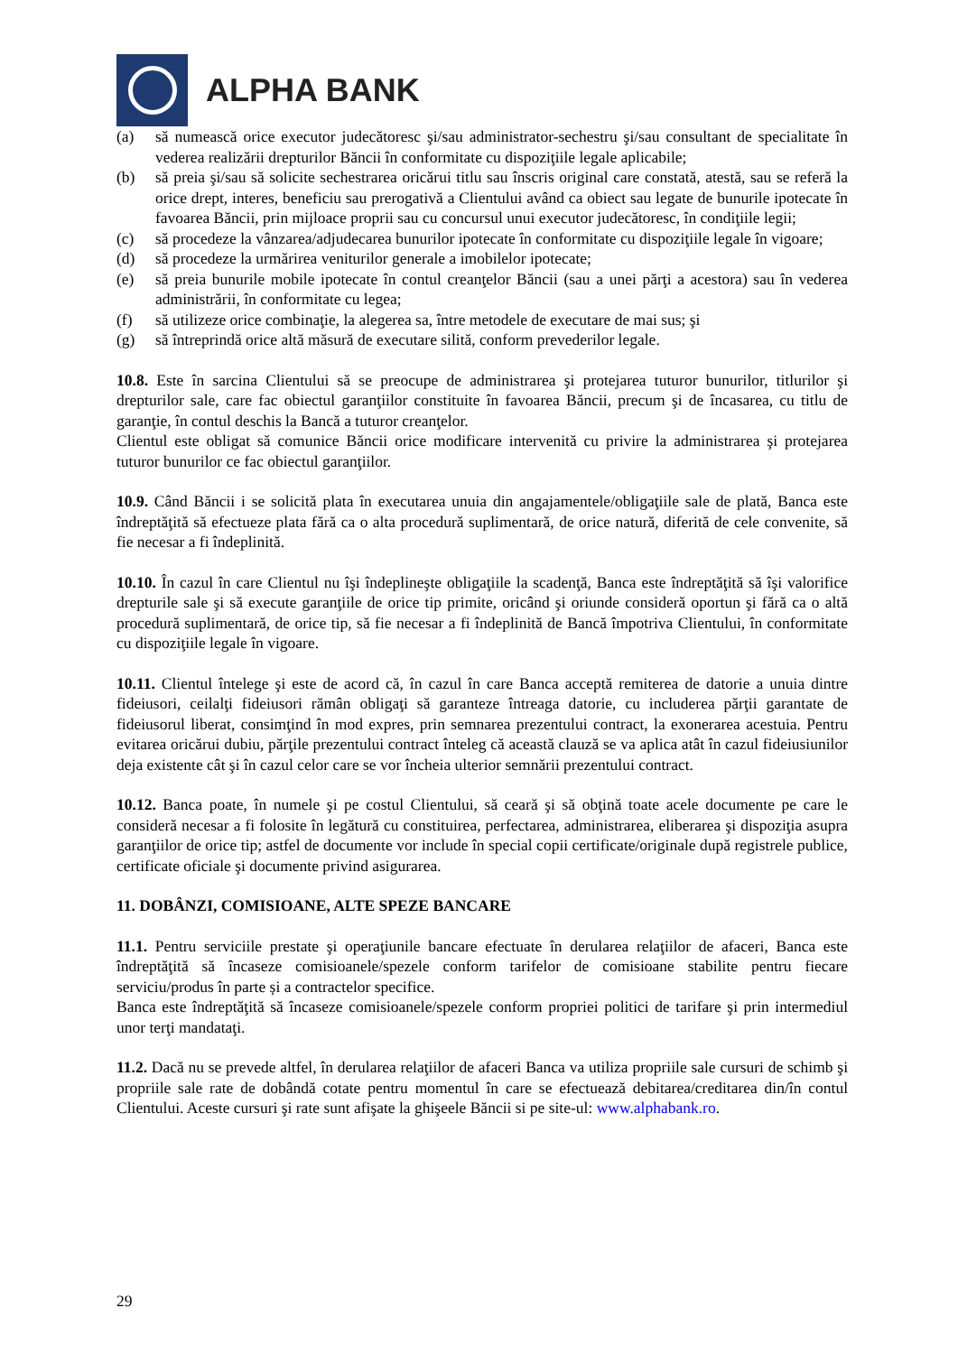ALPHA BANK
(a) să numească orice executor judecătoresc şi/sau administrator-sechestru şi/sau consultant de specialitate în vederea realizării drepturilor Băncii în conformitate cu dispoziţiile legale aplicabile;
(b) să preia şi/sau să solicite sechestrarea oricărui titlu sau înscris original care constată, atestă, sau se referă la orice drept, interes, beneficiu sau prerogativă a Clientului având ca obiect sau legate de bunurile ipotecate în favoarea Băncii, prin mijloace proprii sau cu concursul unui executor judecătoresc, în condiţiile legii;
(c) să procedeze la vânzarea/adjudecarea bunurilor ipotecate în conformitate cu dispoziţiile legale în vigoare;
(d) să procedeze la urmărirea veniturilor generale a imobilelor ipotecate;
(e) să preia bunurile mobile ipotecate în contul creanţelor Băncii (sau a unei părţi a acestora) sau în vederea administrării, în conformitate cu legea;
(f) să utilizeze orice combinaţie, la alegerea sa, între metodele de executare de mai sus; şi
(g) să întreprindă orice altă măsură de executare silită, conform prevederilor legale.
10.8. Este în sarcina Clientului să se preocupe de administrarea şi protejarea tuturor bunurilor, titlurilor şi drepturilor sale, care fac obiectul garanţiilor constituite în favoarea Băncii, precum şi de încasarea, cu titlu de garanţie, în contul deschis la Bancă a tuturor creanţelor.
Clientul este obligat să comunice Băncii orice modificare intervenită cu privire la administrarea şi protejarea tuturor bunurilor ce fac obiectul garanţiilor.
10.9. Când Băncii i se solicită plata în executarea unuia din angajamentele/obligaţiile sale de plată, Banca este îndreptăţită să efectueze plata fără ca o alta procedură suplimentară, de orice natură, diferită de cele convenite, să fie necesar a fi îndeplinită.
10.10. În cazul în care Clientul nu îşi îndeplineşte obligaţiile la scadenţă, Banca este îndreptăţită să îşi valorifice drepturile sale şi să execute garanţiile de orice tip primite, oricând şi oriunde consideră oportun şi fără ca o altă procedură suplimentară, de orice tip, să fie necesar a fi îndeplinită de Bancă împotriva Clientului, în conformitate cu dispoziţiile legale în vigoare.
10.11. Clientul întelege şi este de acord că, în cazul în care Banca acceptă remiterea de datorie a unuia dintre fideiusori, ceilalţi fideiusori rămân obligaţi să garanteze întreaga datorie, cu includerea părţii garantate de fideiusorul liberat, consimţind în mod expres, prin semnarea prezentului contract, la exonerarea acestuia. Pentru evitarea oricărui dubiu, părţile prezentului contract înteleg că această clauză se va aplica atât în cazul fideiusiunilor deja existente cât şi în cazul celor care se vor încheia ulterior semnării prezentului contract.
10.12. Banca poate, în numele şi pe costul Clientului, să ceară şi să obţină toate acele documente pe care le consideră necesar a fi folosite în legătură cu constituirea, perfectarea, administrarea, eliberarea şi dispoziţia asupra garanţiilor de orice tip; astfel de documente vor include în special copii certificate/originale după registrele publice, certificate oficiale şi documente privind asigurarea.
11. DOBÂNZI, COMISIOANE, ALTE SPEZE BANCARE
11.1. Pentru serviciile prestate şi operaţiunile bancare efectuate în derularea relaţiilor de afaceri, Banca este îndreptăţită să încaseze comisioanele/spezele conform tarifelor de comisioane stabilite pentru fiecare serviciu/produs în parte și a contractelor specifice.
Banca este îndreptăţită să încaseze comisioanele/spezele conform propriei politici de tarifare şi prin intermediul unor terţi mandataţi.
11.2. Dacă nu se prevede altfel, în derularea relaţiilor de afaceri Banca va utiliza propriile sale cursuri de schimb şi propriile sale rate de dobândă cotate pentru momentul în care se efectuează debitarea/creditarea din/în contul Clientului. Aceste cursuri şi rate sunt afişate la ghişeele Băncii si pe site-ul: www.alphabank.ro.
29